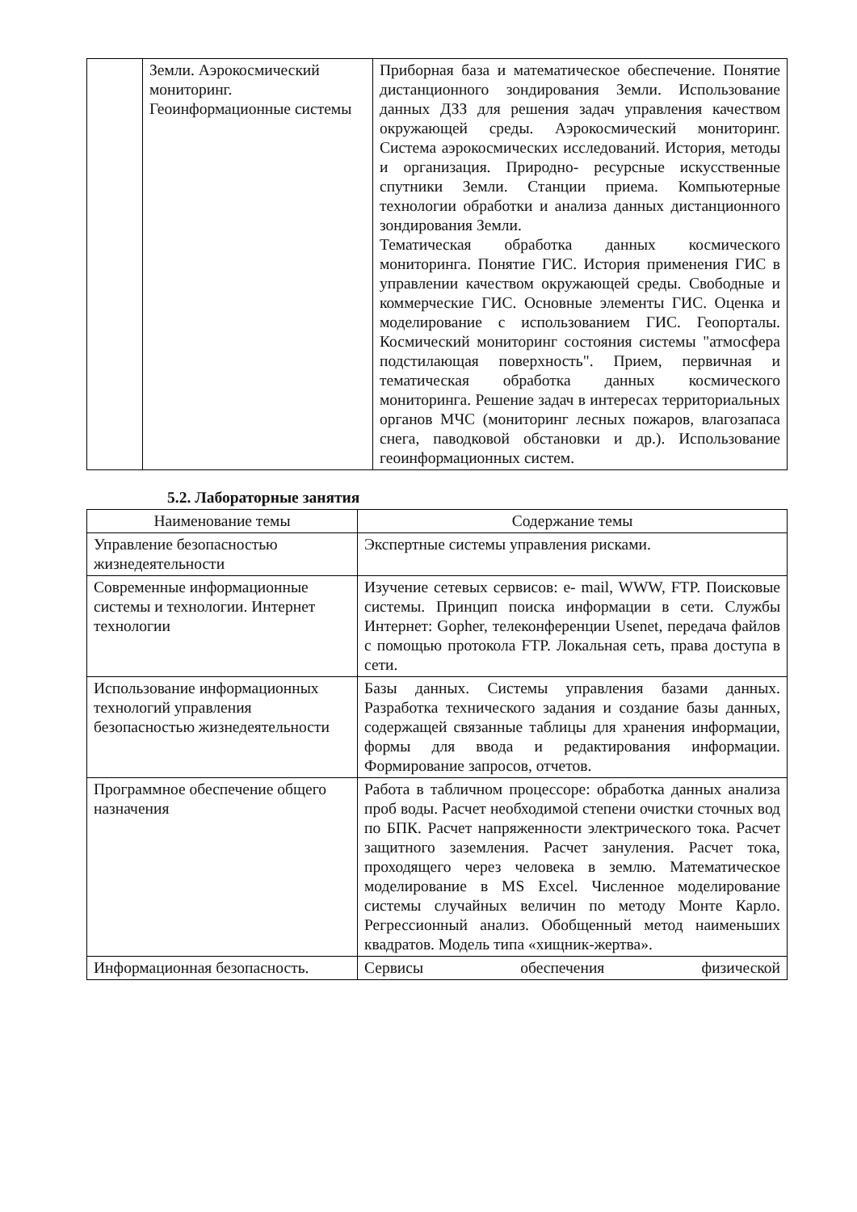| | Земли. Аэрокосмический мониторинг. Геоинформационные системы | Приборная база и математическое обеспечение. Понятие дистанционного зондирования Земли. Использование данных ДЗЗ для решения задач управления качеством окружающей среды. Аэрокосмический мониторинг. Система аэрокосмических исследований. История, методы и организация. Природно- ресурсные искусственные спутники Земли. Станции приема. Компьютерные технологии обработки и анализа данных дистанционного зондирования Земли. Тематическая обработка данных космического мониторинга. Понятие ГИС. История применения ГИС в управлении качеством окружающей среды. Свободные и коммерческие ГИС. Основные элементы ГИС. Оценка и моделирование с использованием ГИС. Геопорталы. Космический мониторинг состояния системы "атмосфера подстилающая поверхность". Прием, первичная и тематическая обработка данных космического мониторинга. Решение задач в интересах территориальных органов МЧС (мониторинг лесных пожаров, влагозапаса снега, паводковой обстановки и др.). Использование геоинформационных систем. |
5.2. Лабораторные занятия
| Наименование темы | Содержание темы |
| --- | --- |
| Управление безопасностью жизнедеятельности | Экспертные системы управления рисками. |
| Современные информационные системы и технологии. Интернет технологии | Изучение сетевых сервисов: е- mail, WWW, FTP. Поисковые системы. Принцип поиска информации в сети. Службы Интернет: Gopher, телеконференции Usenet, передача файлов с помощью протокола FTP. Локальная сеть, права доступа в сети. |
| Использование информационных технологий управления безопасностью жизнедеятельности | Базы данных. Системы управления базами данных. Разработка технического задания и создание базы данных, содержащей связанные таблицы для хранения информации, формы для ввода и редактирования информации. Формирование запросов, отчетов. |
| Программное обеспечение общего назначения | Работа в табличном процессоре: обработка данных анализа проб воды. Расчет необходимой степени очистки сточных вод по БПК. Расчет напряженности электрического тока. Расчет защитного заземления. Расчет зануления. Расчет тока, проходящего через человека в землю. Математическое моделирование в MS Excel. Численное моделирование системы случайных величин по методу Монте Карло. Регрессионный анализ. Обобщенный метод наименьших квадратов. Модель типа «хищник-жертва». |
| Информационная безопасность. | Сервисы обеспечения физической |